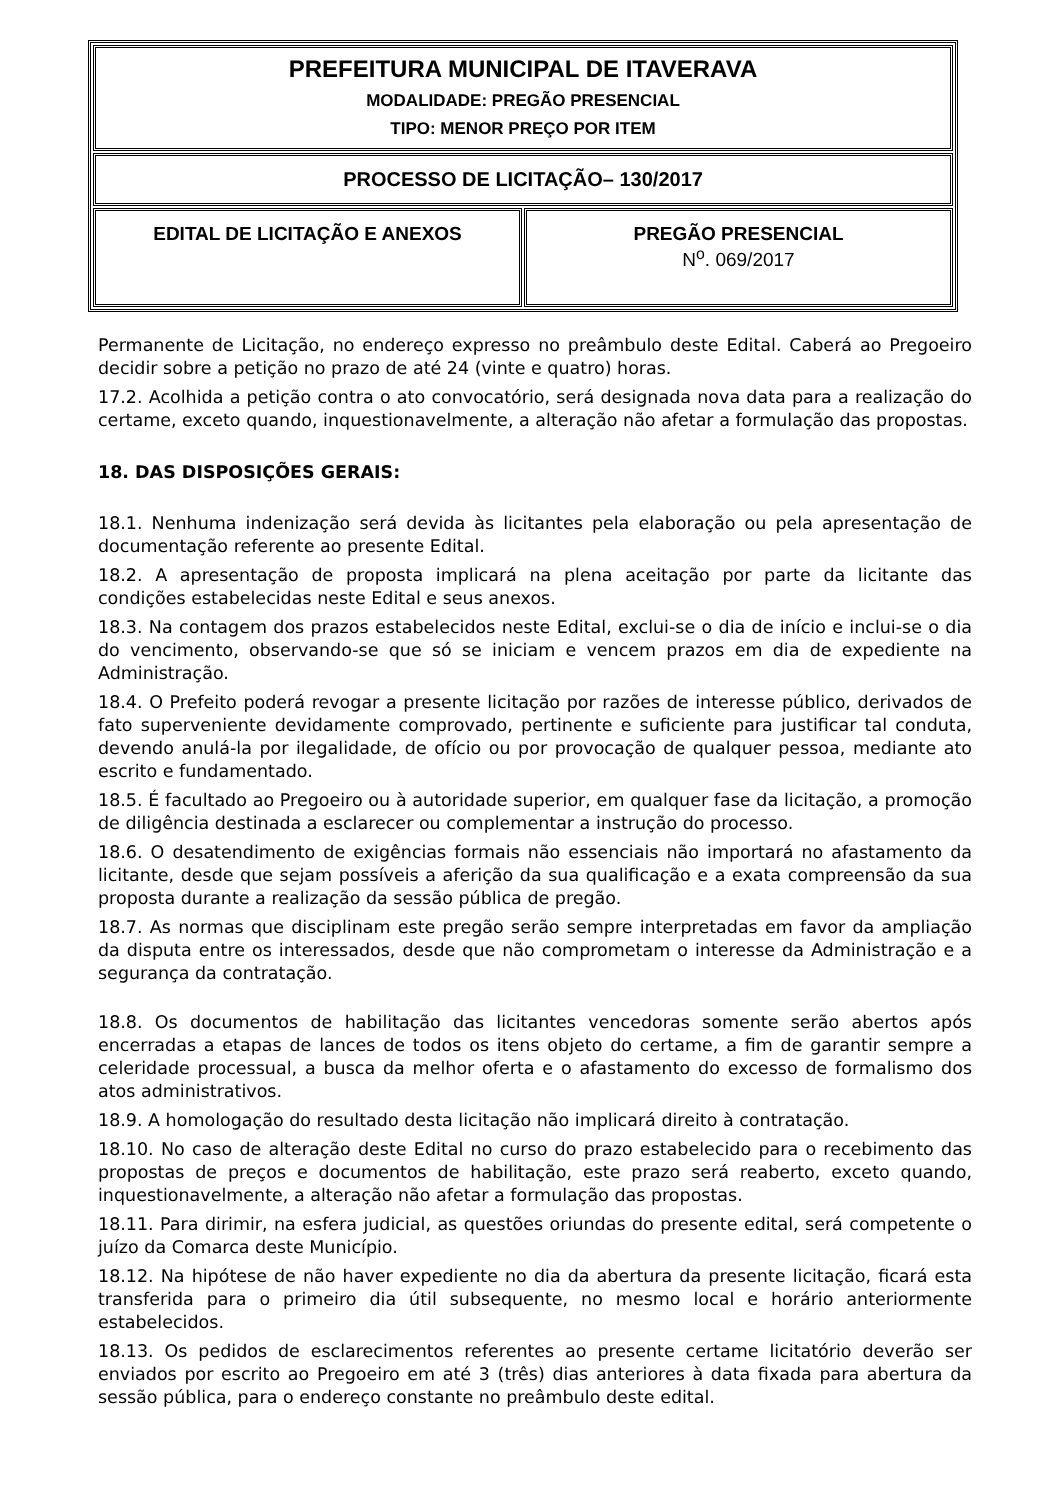| PREFEITURA MUNICIPAL DE ITAVERAVA MODALIDADE: PREGÃO PRESENCIAL TIPO: MENOR PREÇO POR ITEM | |
| PROCESSO DE LICITAÇÃO– 130/2017 | |
| EDITAL DE LICITAÇÃO E ANEXOS | PREGÃO PRESENCIAL N<sup>o</sup>. 069/2017 |
Permanente de Licitação, no endereço expresso no preâmbulo deste Edital. Caberá ao Pregoeiro decidir sobre a petição no prazo de até 24 (vinte e quatro) horas.
17.2. Acolhida a petição contra o ato convocatório, será designada nova data para a realização do certame, exceto quando, inquestionavelmente, a alteração não afetar a formulação das propostas.
18. DAS DISPOSIÇÕES GERAIS:
18.1. Nenhuma indenização será devida às licitantes pela elaboração ou pela apresentação de documentação referente ao presente Edital.
18.2. A apresentação de proposta implicará na plena aceitação por parte da licitante das condições estabelecidas neste Edital e seus anexos.
18.3. Na contagem dos prazos estabelecidos neste Edital, exclui-se o dia de início e inclui-se o dia do vencimento, observando-se que só se iniciam e vencem prazos em dia de expediente na Administração.
18.4. O Prefeito poderá revogar a presente licitação por razões de interesse público, derivados de fato superveniente devidamente comprovado, pertinente e suficiente para justificar tal conduta, devendo anulá-la por ilegalidade, de ofício ou por provocação de qualquer pessoa, mediante ato escrito e fundamentado.
18.5. É facultado ao Pregoeiro ou à autoridade superior, em qualquer fase da licitação, a promoção de diligência destinada a esclarecer ou complementar a instrução do processo.
18.6. O desatendimento de exigências formais não essenciais não importará no afastamento da licitante, desde que sejam possíveis a aferição da sua qualificação e a exata compreensão da sua proposta durante a realização da sessão pública de pregão.
18.7. As normas que disciplinam este pregão serão sempre interpretadas em favor da ampliação da disputa entre os interessados, desde que não comprometam o interesse da Administração e a segurança da contratação.
18.8. Os documentos de habilitação das licitantes vencedoras somente serão abertos após encerradas a etapas de lances de todos os itens objeto do certame, a fim de garantir sempre a celeridade processual, a busca da melhor oferta e o afastamento do excesso de formalismo dos atos administrativos.
18.9. A homologação do resultado desta licitação não implicará direito à contratação.
18.10. No caso de alteração deste Edital no curso do prazo estabelecido para o recebimento das propostas de preços e documentos de habilitação, este prazo será reaberto, exceto quando, inquestionavelmente, a alteração não afetar a formulação das propostas.
18.11. Para dirimir, na esfera judicial, as questões oriundas do presente edital, será competente o juízo da Comarca deste Município.
18.12. Na hipótese de não haver expediente no dia da abertura da presente licitação, ficará esta transferida para o primeiro dia útil subsequente, no mesmo local e horário anteriormente estabelecidos.
18.13. Os pedidos de esclarecimentos referentes ao presente certame licitatório deverão ser enviados por escrito ao Pregoeiro em até 3 (três) dias anteriores à data fixada para abertura da sessão pública, para o endereço constante no preâmbulo deste edital.